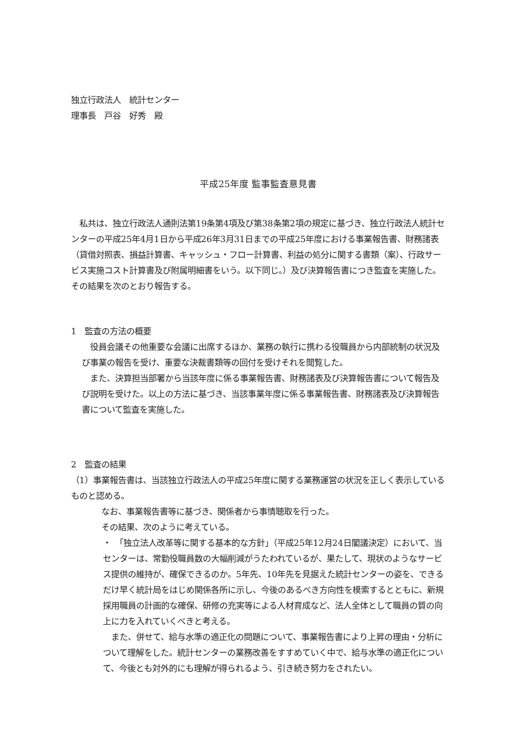独立行政法人　統計センター
理事長　戸谷　好秀　殿
平成25年度 監事監査意見書
　私共は、独立行政法人通則法第19条第4項及び第38条第2項の規定に基づき、独立行政法人統計センターの平成25年4月1日から平成26年3月31日までの平成25年度における事業報告書、財務諸表（貸借対照表、損益計算書、キャッシュ・フロー計算書、利益の処分に関する書類（案）、行政サービス実施コスト計算書及び附属明細書をいう。以下同じ。）及び決算報告書につき監査を実施した。その結果を次のとおり報告する。
1　監査の方法の概要
　役員会議その他重要な会議に出席するほか、業務の執行に携わる役職員から内部統制の状況及び事業の報告を受け、重要な決裁書類等の回付を受けそれを閲覧した。
　また、決算担当部署から当該年度に係る事業報告書、財務諸表及び決算報告書について報告及び説明を受けた。以上の方法に基づき、当該事業年度に係る事業報告書、財務諸表及び決算報告書について監査を実施した。
2　監査の結果
（1）事業報告書は、当該独立行政法人の平成25年度に関する業務運営の状況を正しく表示しているものと認める。
なお、事業報告書等に基づき、関係者から事情聴取を行った。
その結果、次のように考えている。
・　「独立法人改革等に関する基本的な方針」（平成25年12月24日閣議決定）において、当センターは、常勤役職員数の大幅削減がうたわれているが、果たして、現状のようなサービス提供の維持が、確保できるのか。5年先、10年先を見据えた統計センターの姿を、できるだけ早く統計局をはじめ関係各所に示し、今後のあるべき方向性を模索するとともに、新規採用職員の計画的な確保、研修の充実等による人材育成など、法人全体として職員の質の向上に力を入れていくべきと考える。
　また、併せて、給与水準の適正化の問題について、事業報告書により上昇の理由・分析について理解をした。統計センターの業務改善をすすめていく中で、給与水準の適正化について、今後とも対外的にも理解が得られるよう、引き続き努力をされたい。